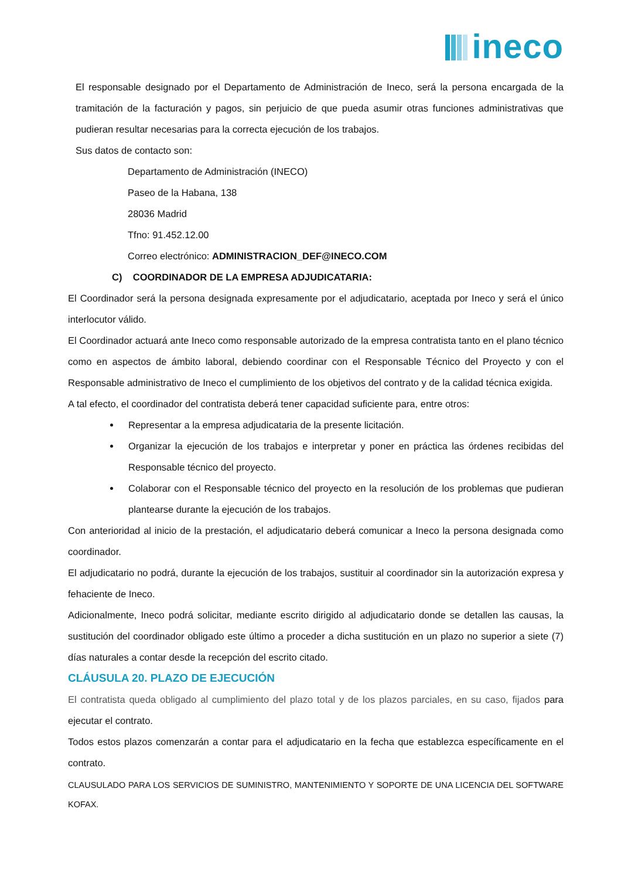ineco
El responsable designado por el Departamento de Administración de Ineco, será la persona encargada de la tramitación de la facturación y pagos, sin perjuicio de que pueda asumir otras funciones administrativas que pudieran resultar necesarias para la correcta ejecución de los trabajos.
Sus datos de contacto son:
Departamento de Administración (INECO)
Paseo de la Habana, 138
28036 Madrid
Tfno: 91.452.12.00
Correo electrónico: ADMINISTRACION_DEF@INECO.COM
C) COORDINADOR DE LA EMPRESA ADJUDICATARIA:
El Coordinador será la persona designada expresamente por el adjudicatario, aceptada por Ineco y será el único interlocutor válido.
El Coordinador actuará ante Ineco como responsable autorizado de la empresa contratista tanto en el plano técnico como en aspectos de ámbito laboral, debiendo coordinar con el Responsable Técnico del Proyecto y con el Responsable administrativo de Ineco el cumplimiento de los objetivos del contrato y de la calidad técnica exigida.
A tal efecto, el coordinador del contratista deberá tener capacidad suficiente para, entre otros:
Representar a la empresa adjudicataria de la presente licitación.
Organizar la ejecución de los trabajos e interpretar y poner en práctica las órdenes recibidas del Responsable técnico del proyecto.
Colaborar con el Responsable técnico del proyecto en la resolución de los problemas que pudieran plantearse durante la ejecución de los trabajos.
Con anterioridad al inicio de la prestación, el adjudicatario deberá comunicar a Ineco la persona designada como coordinador.
El adjudicatario no podrá, durante la ejecución de los trabajos, sustituir al coordinador sin la autorización expresa y fehaciente de Ineco.
Adicionalmente, Ineco podrá solicitar, mediante escrito dirigido al adjudicatario donde se detallen las causas, la sustitución del coordinador obligado este último a proceder a dicha sustitución en un plazo no superior a siete (7) días naturales a contar desde la recepción del escrito citado.
CLÁUSULA 20. PLAZO DE EJECUCIÓN
El contratista queda obligado al cumplimiento del plazo total y de los plazos parciales, en su caso, fijados para ejecutar el contrato.
Todos estos plazos comenzarán a contar para el adjudicatario en la fecha que establezca específicamente en el contrato.
CLAUSULADO PARA LOS SERVICIOS DE SUMINISTRO, MANTENIMIENTO Y SOPORTE DE UNA LICENCIA DEL SOFTWARE KOFAX.